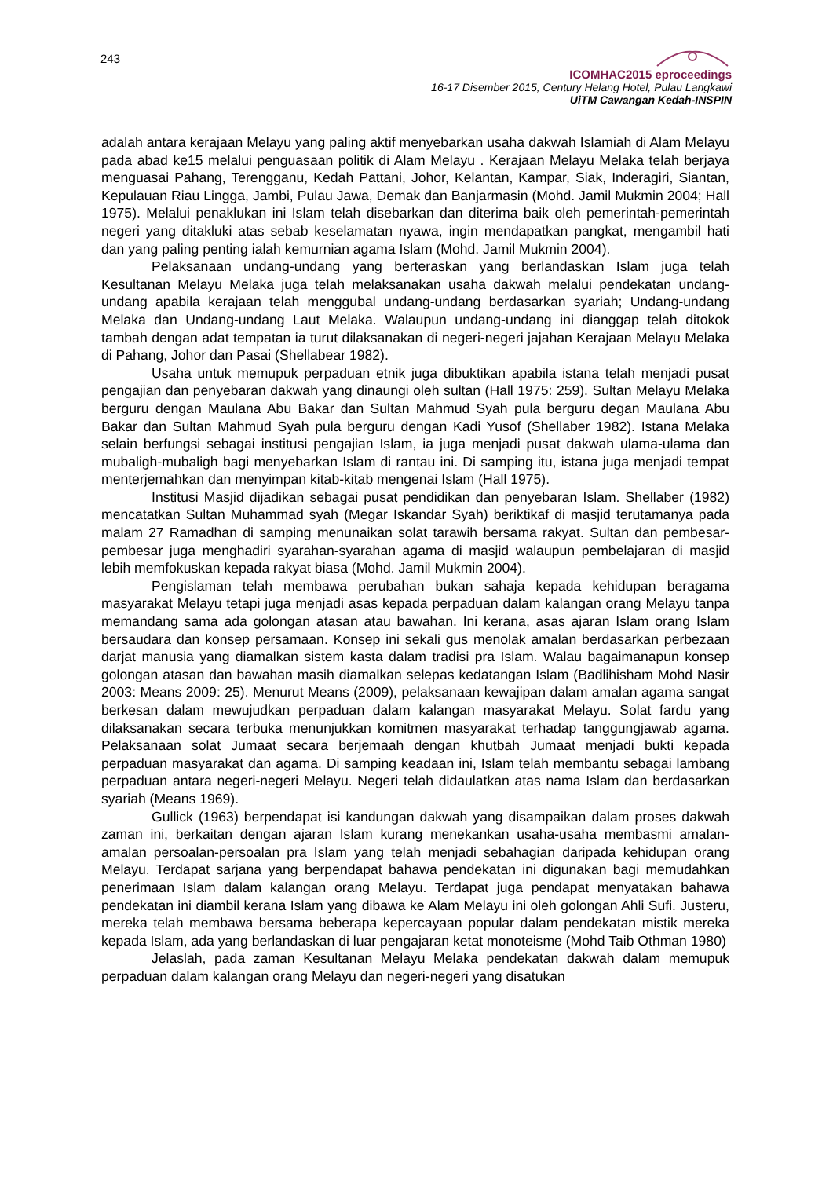243
ICOMHAC2015 eproceedings
16-17 Disember 2015, Century Helang Hotel, Pulau Langkawi
UiTM Cawangan Kedah-INSPIN
adalah antara kerajaan Melayu yang paling aktif menyebarkan usaha dakwah Islamiah di Alam Melayu pada abad ke15 melalui penguasaan politik di Alam Melayu . Kerajaan Melayu Melaka telah berjaya menguasai Pahang, Terengganu, Kedah Pattani, Johor, Kelantan, Kampar, Siak, Inderagiri, Siantan, Kepulauan Riau Lingga, Jambi, Pulau Jawa, Demak dan Banjarmasin (Mohd. Jamil Mukmin 2004; Hall 1975). Melalui penaklukan ini Islam telah disebarkan dan diterima baik oleh pemerintah-pemerintah negeri yang ditakluki atas sebab keselamatan nyawa, ingin mendapatkan pangkat, mengambil hati dan yang paling penting ialah kemurnian agama Islam (Mohd. Jamil Mukmin 2004).
Pelaksanaan undang-undang yang berteraskan yang berlandaskan Islam juga telah Kesultanan Melayu Melaka juga telah melaksanakan usaha dakwah melalui pendekatan undang-undang apabila kerajaan telah menggubal undang-undang berdasarkan syariah; Undang-undang Melaka dan Undang-undang Laut Melaka. Walaupun undang-undang ini dianggap telah ditokok tambah dengan adat tempatan ia turut dilaksanakan di negeri-negeri jajahan Kerajaan Melayu Melaka di Pahang, Johor dan Pasai (Shellabear 1982).
Usaha untuk memupuk perpaduan etnik juga dibuktikan apabila istana telah menjadi pusat pengajian dan penyebaran dakwah yang dinaungi oleh sultan (Hall 1975: 259). Sultan Melayu Melaka berguru dengan Maulana Abu Bakar dan Sultan Mahmud Syah pula berguru degan Maulana Abu Bakar dan Sultan Mahmud Syah pula berguru dengan Kadi Yusof (Shellaber 1982). Istana Melaka selain berfungsi sebagai institusi pengajian Islam, ia juga menjadi pusat dakwah ulama-ulama dan mubaligh-mubaligh bagi menyebarkan Islam di rantau ini. Di samping itu, istana juga menjadi tempat menterjemahkan dan menyimpan kitab-kitab mengenai Islam (Hall 1975).
Institusi Masjid dijadikan sebagai pusat pendidikan dan penyebaran Islam. Shellaber (1982) mencatatkan Sultan Muhammad syah (Megar Iskandar Syah) beriktikaf di masjid terutamanya pada malam 27 Ramadhan di samping menunaikan solat tarawih bersama rakyat. Sultan dan pembesar-pembesar juga menghadiri syarahan-syarahan agama di masjid walaupun pembelajaran di masjid lebih memfokuskan kepada rakyat biasa (Mohd. Jamil Mukmin 2004).
Pengislaman telah membawa perubahan bukan sahaja kepada kehidupan beragama masyarakat Melayu tetapi juga menjadi asas kepada perpaduan dalam kalangan orang Melayu tanpa memandang sama ada golongan atasan atau bawahan. Ini kerana, asas ajaran Islam orang Islam bersaudara dan konsep persamaan. Konsep ini sekali gus menolak amalan berdasarkan perbezaan darjat manusia yang diamalkan sistem kasta dalam tradisi pra Islam. Walau bagaimanapun konsep golongan atasan dan bawahan masih diamalkan selepas kedatangan Islam (Badlihisham Mohd Nasir 2003: Means 2009: 25). Menurut Means (2009), pelaksanaan kewajipan dalam amalan agama sangat berkesan dalam mewujudkan perpaduan dalam kalangan masyarakat Melayu. Solat fardu yang dilaksanakan secara terbuka menunjukkan komitmen masyarakat terhadap tanggungjawab agama. Pelaksanaan solat Jumaat secara berjemaah dengan khutbah Jumaat menjadi bukti kepada perpaduan masyarakat dan agama. Di samping keadaan ini, Islam telah membantu sebagai lambang perpaduan antara negeri-negeri Melayu. Negeri telah didaulatkan atas nama Islam dan berdasarkan syariah (Means 1969).
Gullick (1963) berpendapat isi kandungan dakwah yang disampaikan dalam proses dakwah zaman ini, berkaitan dengan ajaran Islam kurang menekankan usaha-usaha membasmi amalan-amalan persoalan-persoalan pra Islam yang telah menjadi sebahagian daripada kehidupan orang Melayu. Terdapat sarjana yang berpendapat bahawa pendekatan ini digunakan bagi memudahkan penerimaan Islam dalam kalangan orang Melayu. Terdapat juga pendapat menyatakan bahawa pendekatan ini diambil kerana Islam yang dibawa ke Alam Melayu ini oleh golongan Ahli Sufi. Justeru, mereka telah membawa bersama beberapa kepercayaan popular dalam pendekatan mistik mereka kepada Islam, ada yang berlandaskan di luar pengajaran ketat monoteisme (Mohd Taib Othman 1980)
Jelaslah, pada zaman Kesultanan Melayu Melaka pendekatan dakwah dalam memupuk perpaduan dalam kalangan orang Melayu dan negeri-negeri yang disatukan